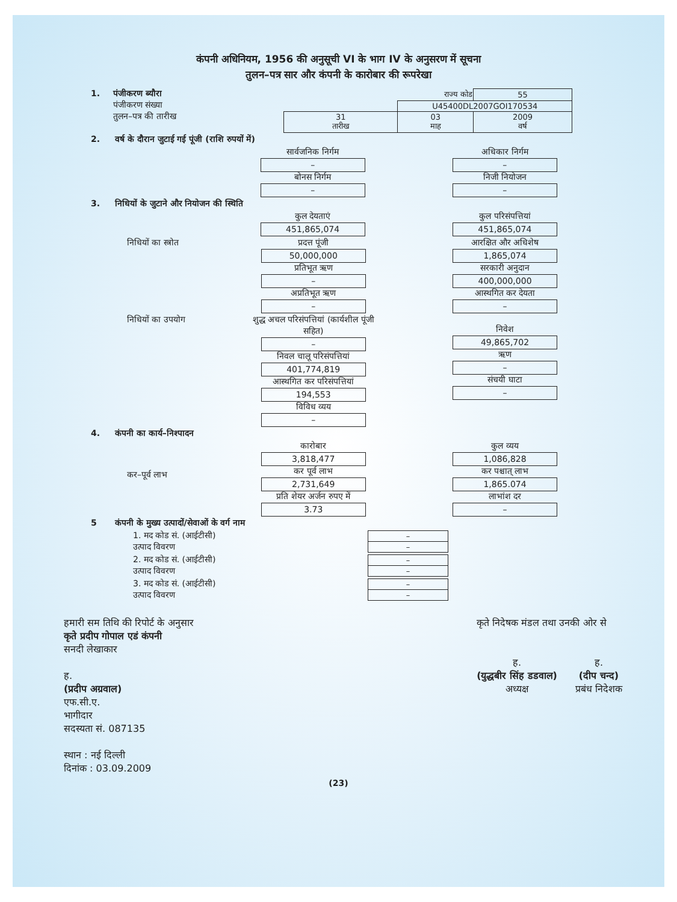कंपनी अधिनियम, 1956 की अनुसूची VI के भाग IV के अनुसरण में सूचना
तुलन–पत्र सार और कंपनी के कारोबार की रूपरेखा
1. पंजीकरण ब्यौरा
पंजीकरण संख्या
तुलन–पत्र की तारीख
| राज्य कोड | | 55 |
| | U45400DL2007GOI170534 | |
| 31 तारीख | 03 माह | 2009 वर्ष |
2. वर्ष के दौरान जुटाई गई पूंजी (राशि रुपयों में)
सार्वजनिक निर्गम
–
बोनस निर्गम
–
अधिकार निर्गम
–
निजी नियोजन
–
3. निधियों के जुटाने और नियोजन की स्थिति
कुल देयताएं
451,865,074
कुल परिसंपत्तियां
451,865,074
निधियों का स्त्रोत प्रदत्त पूंजी
50,000,000
प्रतिभूत ऋण
–
अप्रतिभूत ऋण
–
आरक्षित और अधिशेष
1,865,074
सरकारी अनुदान
400,000,000
आस्थगित कर देयता
–
निधियों का उपयोग शुद्ध अचल परिसंपत्तियां (कार्यशील पूंजी सहित)
–
निवल चालू परिसंपत्तियां
401,774,819
आस्थगित कर परिसंपत्तियां
194,553
विविध व्यय
–
निवेश
49,865,702
ऋण
–
संचयी घाटा
–
4. कंपनी का कार्य–निश्पादन
कर–पूर्व लाभ कारोबार
3,818,477
कर पूर्व लाभ
2,731,649
प्रति शेयर अर्जन रुपए में
3.73
कुल व्यय
1,086,828
कर पश्चात् लाभ
1,865.074
लाभांश दर
–
5 कंपनी के मुख्य उत्पादों/सेवाओं के वर्ग नाम
1. मद कोड सं. (आईटीसी)
उत्पाद विवरण
| – |
| – |
2. मद कोड सं. (आईटीसी)
उत्पाद विवरण
| – |
| – |
3. मद कोड सं. (आईटीसी)
उत्पाद विवरण
| – |
| – |
हमारी सम तिथि की रिपोर्ट के अनुसार
कृते प्रदीप गोपाल एडं कंपनी
सनदी लेखाकार
ह.
(प्रदीप अग्रवाल)
एफ.सी.ए.
भागीदार
सदस्यता सं. 087135
स्थान : नई दिल्ली
दिनांक : 03.09.2009
कृते निदेषक मंडल तथा उनकी ओर से
ह.
(युद्धबीर सिंह डडवाल)
अध्यक्ष
ह.
(दीप चन्द)
प्रबंध निदेशक
(23)